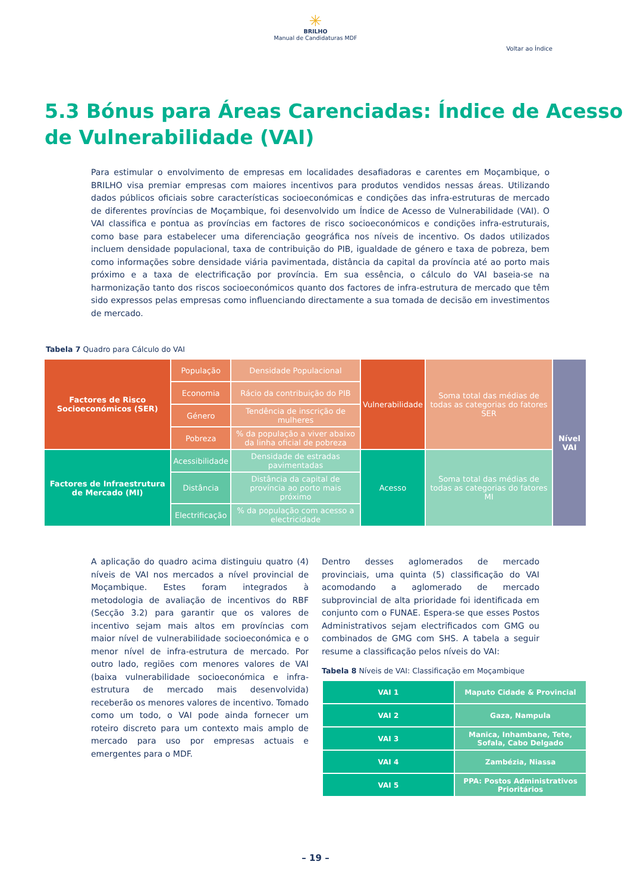✳
BRILHO
Manual de Candidaturas MDF
Voltar ao Índice
5.3 Bónus para Áreas Carenciadas: Índice de Acesso de Vulnerabilidade (VAI)
Para estimular o envolvimento de empresas em localidades desafiadoras e carentes em Moçambique, o BRILHO visa premiar empresas com maiores incentivos para produtos vendidos nessas áreas. Utilizando dados públicos oficiais sobre características socioeconómicas e condições das infra-estruturas de mercado de diferentes províncias de Moçambique, foi desenvolvido um Índice de Acesso de Vulnerabilidade (VAI). O VAI classifica e pontua as províncias em factores de risco socioeconómicos e condições infra-estruturais, como base para estabelecer uma diferenciação geográfica nos níveis de incentivo. Os dados utilizados incluem densidade populacional, taxa de contribuição do PIB, igualdade de género e taxa de pobreza, bem como informações sobre densidade viária pavimentada, distância da capital da província até ao porto mais próximo e a taxa de electrificação por província. Em sua essência, o cálculo do VAI baseia-se na harmonização tanto dos riscos socioeconómicos quanto dos factores de infra-estrutura de mercado que têm sido expressos pelas empresas como influenciando directamente a sua tomada de decisão em investimentos de mercado.
Tabela 7 Quadro para Cálculo do VAI
| Factores de Risco Socioeconómicos (SER) | População | Densidade Populacional | Vulnerabilidade | Soma total das médias de todas as categorias do fatores SER | Nível VAI |
| | Economia | Rácio da contribuição do PIB | | | |
| | Género | Tendência de inscrição de mulheres | | | |
| | Pobreza | % da população a viver abaixo da linha oficial de pobreza | | | |
| Factores de Infraestrutura de Mercado (MI) | Acessibilidade | Densidade de estradas pavimentadas | Acesso | Soma total das médias de todas as categorias do fatores MI | |
| | Distância | Distância da capital de província ao porto mais próximo | | | |
| | Electrificação | % da população com acesso a electricidade | | | |
A aplicação do quadro acima distinguiu quatro (4) níveis de VAI nos mercados a nível provincial de Moçambique. Estes foram integrados à metodologia de avaliação de incentivos do RBF (Secção 3.2) para garantir que os valores de incentivo sejam mais altos em províncias com maior nível de vulnerabilidade socioeconómica e o menor nível de infra-estrutura de mercado. Por outro lado, regiões com menores valores de VAI (baixa vulnerabilidade socioeconómica e infra-estrutura de mercado mais desenvolvida) receberão os menores valores de incentivo. Tomado como um todo, o VAI pode ainda fornecer um roteiro discreto para um contexto mais amplo de mercado para uso por empresas actuais e emergentes para o MDF.
Dentro desses aglomerados de mercado provinciais, uma quinta (5) classificação do VAI acomodando a aglomerado de mercado subprovincial de alta prioridade foi identificada em conjunto com o FUNAE. Espera-se que esses Postos Administrativos sejam electrificados com GMG ou combinados de GMG com SHS. A tabela a seguir resume a classificação pelos níveis do VAI:
Tabela 8 Níveis de VAI: Classificação em Moçambique
| VAI 1 | Maputo Cidade & Provincial |
| VAI 2 | Gaza, Nampula |
| VAI 3 | Manica, Inhambane, Tete, Sofala, Cabo Delgado |
| VAI 4 | Zambézia, Niassa |
| VAI 5 | PPA: Postos Administrativos Prioritários |
– 19 –